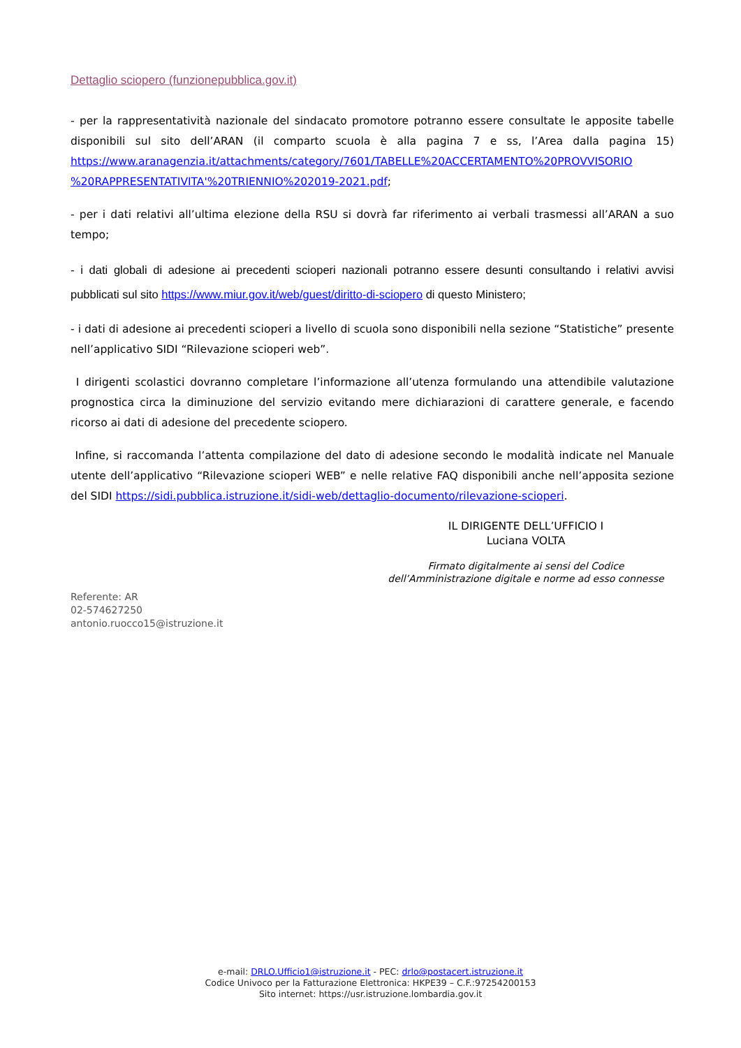Dettaglio sciopero (funzionepubblica.gov.it)
- per la rappresentatività nazionale del sindacato promotore potranno essere consultate le apposite tabelle disponibili sul sito dell’ARAN (il comparto scuola è alla pagina 7 e ss, l’Area dalla pagina 15) https://www.aranagenzia.it/attachments/category/7601/TABELLE%20ACCERTAMENTO%20PROVVISORIO %20RAPPRESENTATIVITA'%20TRIENNIO%202019-2021.pdf;
- per i dati relativi all’ultima elezione della RSU si dovrà far riferimento ai verbali trasmessi all’ARAN a suo tempo;
- i dati globali di adesione ai precedenti scioperi nazionali potranno essere desunti consultando i relativi avvisi pubblicati sul sito https://www.miur.gov.it/web/guest/diritto-di-sciopero di questo Ministero;
- i dati di adesione ai precedenti scioperi a livello di scuola sono disponibili nella sezione “Statistiche” presente nell’applicativo SIDI “Rilevazione scioperi web”.
I dirigenti scolastici dovranno completare l’informazione all’utenza formulando una attendibile valutazione prognostica circa la diminuzione del servizio evitando mere dichiarazioni di carattere generale, e facendo ricorso ai dati di adesione del precedente sciopero.
Infine, si raccomanda l’attenta compilazione del dato di adesione secondo le modalità indicate nel Manuale utente dell’applicativo “Rilevazione scioperi WEB” e nelle relative FAQ disponibili anche nell’apposita sezione del SIDI https://sidi.pubblica.istruzione.it/sidi-web/dettaglio-documento/rilevazione-scioperi.
IL DIRIGENTE DELL’UFFICIO I
Luciana VOLTA
Firmato digitalmente ai sensi del Codice
dell’Amministrazione digitale e norme ad esso connesse
Referente: AR
02-574627250
antonio.ruocco15@istruzione.it
e-mail: DRLO.Ufficio1@istruzione.it - PEC: drlo@postacert.istruzione.it
Codice Univoco per la Fatturazione Elettronica: HKPE39 – C.F.:97254200153
Sito internet: https://usr.istruzione.lombardia.gov.it